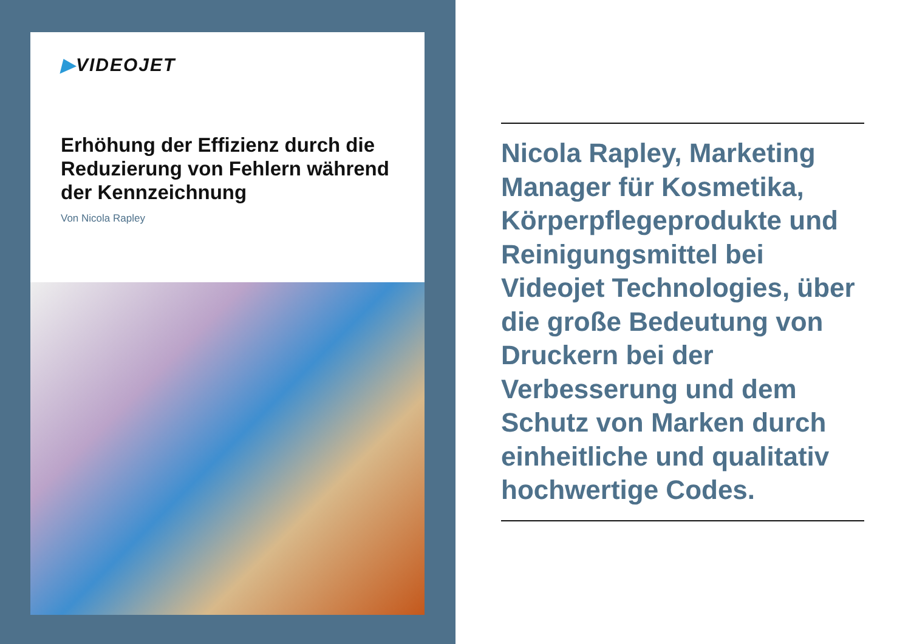▶VIDEOJET
Erhöhung der Effizienz durch die Reduzierung von Fehlern während der Kennzeichnung
Von Nicola Rapley
Nicola Rapley, Marketing Manager für Kosmetika, Körperpflegeprodukte und Reinigungsmittel bei Videojet Technologies, über die große Bedeutung von Druckern bei der Verbesserung und dem Schutz von Marken durch einheitliche und qualitativ hochwertige Codes.